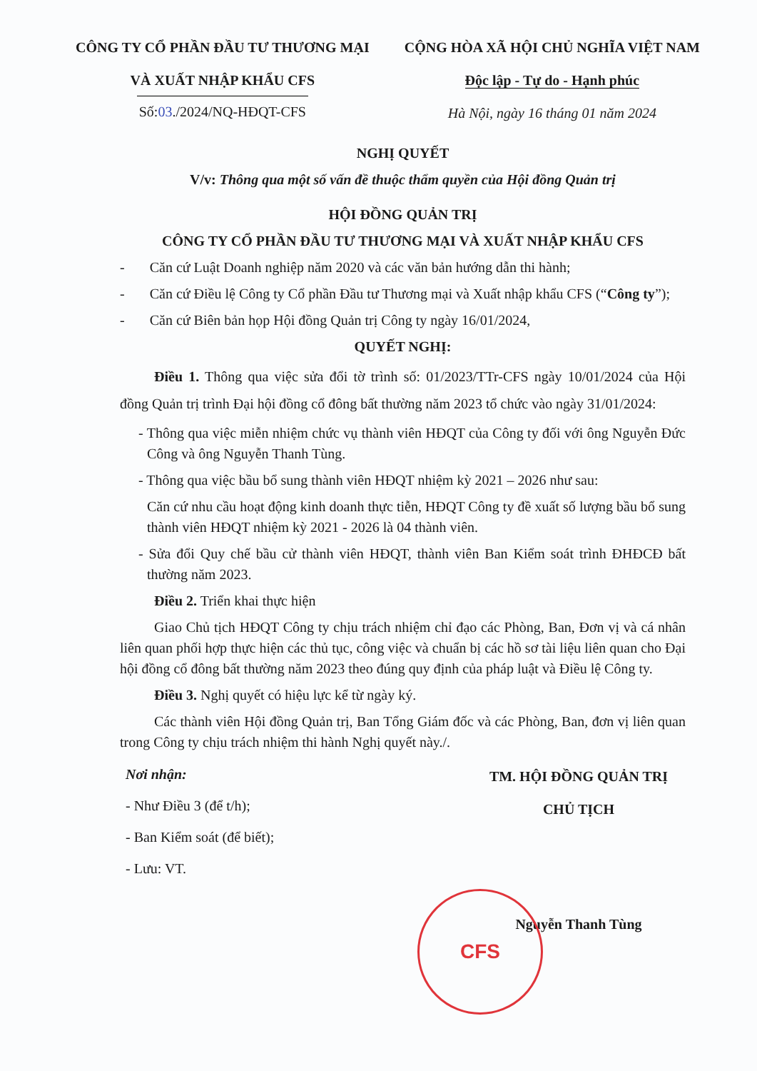CÔNG TY CỔ PHẦN ĐẦU TƯ THƯƠNG MẠI
VÀ XUẤT NHẬP KHẨU CFS
Số:03./2024/NQ-HĐQT-CFS
CỘNG HÒA XÃ HỘI CHỦ NGHĨA VIỆT NAM
Độc lập - Tự do - Hạnh phúc
Hà Nội, ngày 16 tháng 01 năm 2024
NGHỊ QUYẾT
V/v: Thông qua một số vấn đề thuộc thẩm quyền của Hội đồng Quản trị
HỘI ĐỒNG QUẢN TRỊ
CÔNG TY CỔ PHẦN ĐẦU TƯ THƯƠNG MẠI VÀ XUẤT NHẬP KHẨU CFS
- Căn cứ Luật Doanh nghiệp năm 2020 và các văn bản hướng dẫn thi hành;
- Căn cứ Điều lệ Công ty Cổ phần Đầu tư Thương mại và Xuất nhập khẩu CFS (“Công ty”);
- Căn cứ Biên bản họp Hội đồng Quản trị Công ty ngày 16/01/2024,
QUYẾT NGHỊ:
Điều 1. Thông qua việc sửa đổi tờ trình số: 01/2023/TTr-CFS ngày 10/01/2024 của Hội đồng Quản trị trình Đại hội đồng cổ đông bất thường năm 2023 tổ chức vào ngày 31/01/2024:
- Thông qua việc miễn nhiệm chức vụ thành viên HĐQT của Công ty đối với ông Nguyễn Đức Công và ông Nguyễn Thanh Tùng.
- Thông qua việc bầu bổ sung thành viên HĐQT nhiệm kỳ 2021 – 2026 như sau:
Căn cứ nhu cầu hoạt động kinh doanh thực tiễn, HĐQT Công ty đề xuất số lượng bầu bổ sung thành viên HĐQT nhiệm kỳ 2021 - 2026 là 04 thành viên.
- Sửa đổi Quy chế bầu cử thành viên HĐQT, thành viên Ban Kiểm soát trình ĐHĐCĐ bất thường năm 2023.
Điều 2. Triển khai thực hiện
Giao Chủ tịch HĐQT Công ty chịu trách nhiệm chỉ đạo các Phòng, Ban, Đơn vị và cá nhân liên quan phối hợp thực hiện các thủ tục, công việc và chuẩn bị các hồ sơ tài liệu liên quan cho Đại hội đồng cổ đông bất thường năm 2023 theo đúng quy định của pháp luật và Điều lệ Công ty.
Điều 3. Nghị quyết có hiệu lực kể từ ngày ký.
Các thành viên Hội đồng Quản trị, Ban Tổng Giám đốc và các Phòng, Ban, đơn vị liên quan trong Công ty chịu trách nhiệm thi hành Nghị quyết này./.
Nơi nhận:
- Như Điều 3 (để t/h);
- Ban Kiểm soát (để biết);
- Lưu: VT.
TM. HỘI ĐỒNG QUẢN TRỊ
CHỦ TỊCH
Nguyễn Thanh Tùng
CFS